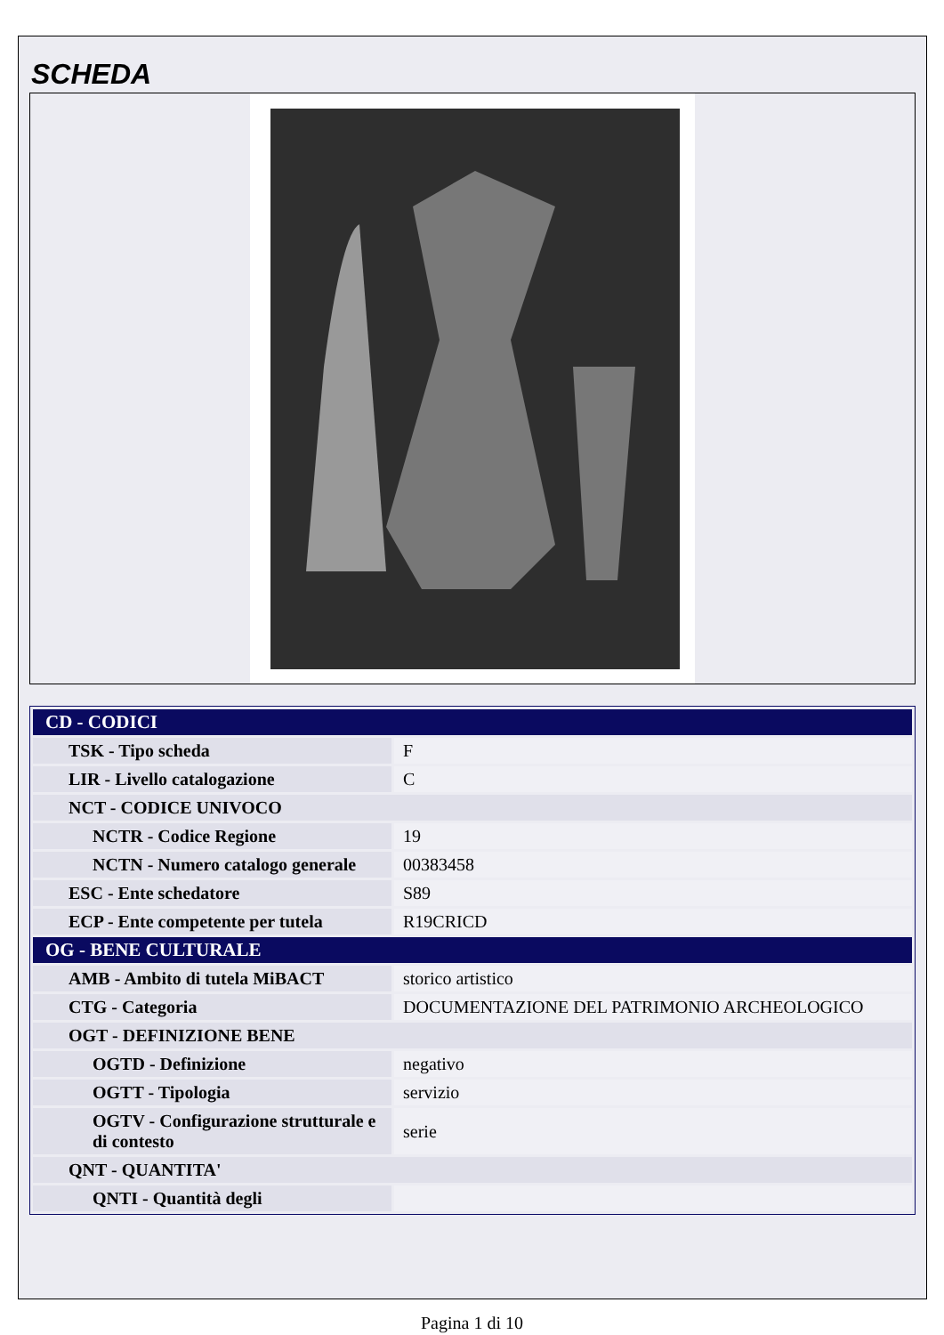SCHEDA
| CD - CODICI | |
| --- | --- |
| TSK - Tipo scheda | F |
| LIR - Livello catalogazione | C |
| NCT - CODICE UNIVOCO | |
| NCTR - Codice Regione | 19 |
| NCTN - Numero catalogo generale | 00383458 |
| ESC - Ente schedatore | S89 |
| ECP - Ente competente per tutela | R19CRICD |
| OG - BENE CULTURALE | |
| AMB - Ambito di tutela MiBACT | storico artistico |
| CTG - Categoria | DOCUMENTAZIONE DEL PATRIMONIO ARCHEOLOGICO |
| OGT - DEFINIZIONE BENE | |
| OGTD - Definizione | negativo |
| OGTT - Tipologia | servizio |
| OGTV - Configurazione strutturale e di contesto | serie |
| QNT - QUANTITA' | |
| QNTI - Quantità degli | |
Pagina 1 di 10